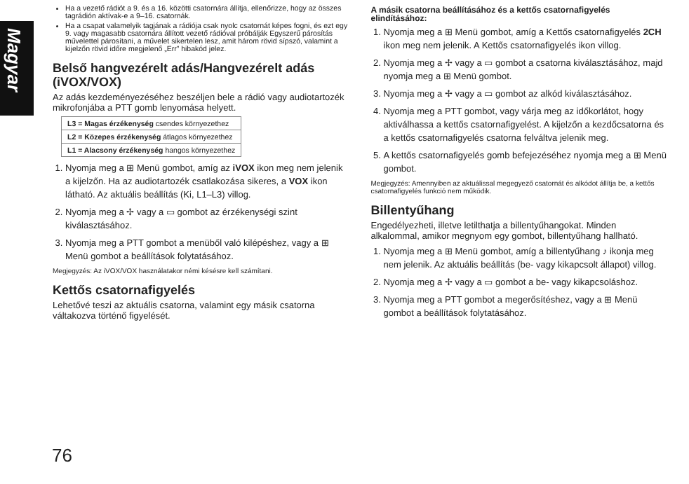Magyar
Ha a vezető rádiót a 9. és a 16. közötti csatornára állítja, ellenőrizze, hogy az összes tagrádión aktívak-e a 9–16. csatornák.
Ha a csapat valamelyik tagjának a rádiója csak nyolc csatornát képes fogni, és ezt egy 9. vagy magasabb csatornára állított vezető rádióval próbálják Egyszerű párosítás művelettel párosítani, a művelet sikertelen lesz, amit három rövid sípszó, valamint a kijelzőn rövid időre megjelenő „Err” hibakód jelez.
Belső hangvezérelt adás/Hangvezérelt adás (iVOX/VOX)
Az adás kezdeményezéséhez beszéljen bele a rádió vagy audiotartozék mikrofonjába a PTT gomb lenyomása helyett.
| L3 = Magas érzékenység csendes környezethez |
| L2 = Közepes érzékenység átlagos környezethez |
| L1 = Alacsony érzékenység hangos környezethez |
1. Nyomja meg a ⊞ Menü gombot, amíg az iVOX ikon meg nem jelenik a kijelzőn. Ha az audiotartozék csatlakozása sikeres, a VOX ikon látható. Az aktuális beállítás (Ki, L1–L3) villog.
2. Nyomja meg a ✢ vagy a ▭ gombot az érzékenységi szint kiválasztásához.
3. Nyomja meg a PTT gombot a menüből való kilépéshez, vagy a ⊞ Menü gombot a beállítások folytatásához.
Megjegyzés: Az iVOX/VOX használatakor némi késésre kell számítani.
Kettős csatornafigyelés
Lehetővé teszi az aktuális csatorna, valamint egy másik csatorna váltakozva történő figyelését.
A másik csatorna beállításához és a kettős csatornafigyelés elindításához:
1. Nyomja meg a ⊞ Menü gombot, amíg a Kettős csatornafigyelés 2CH ikon meg nem jelenik. A Kettős csatornafigyelés ikon villog.
2. Nyomja meg a ✢ vagy a ▭ gombot a csatorna kiválasztásához, majd nyomja meg a ⊞ Menü gombot.
3. Nyomja meg a ✢ vagy a ▭ gombot az alkód kiválasztásához.
4. Nyomja meg a PTT gombot, vagy várja meg az időkorlátot, hogy aktiválhassa a kettős csatornafigyelést. A kijelzőn a kezdőcsatorna és a kettős csatornafigyelés csatorna felváltva jelenik meg.
5. A kettős csatornafigyelés gomb befejezéséhez nyomja meg a ⊞ Menü gombot.
Megjegyzés: Amennyiben az aktuálissal megegyező csatornát és alkódot állítja be, a kettős csatornafigyelés funkció nem működik.
Billentyűhang
Engedélyezheti, illetve letilthatja a billentyűhangokat. Minden alkalommal, amikor megnyom egy gombot, billentyűhang hallható.
1. Nyomja meg a ⊞ Menü gombot, amíg a billentyűhang ♪ ikonja meg nem jelenik. Az aktuális beállítás (be- vagy kikapcsolt állapot) villog.
2. Nyomja meg a ✢ vagy a ▭ gombot a be- vagy kikapcsoláshoz.
3. Nyomja meg a PTT gombot a megerősítéshez, vagy a ⊞ Menü gombot a beállítások folytatásához.
76